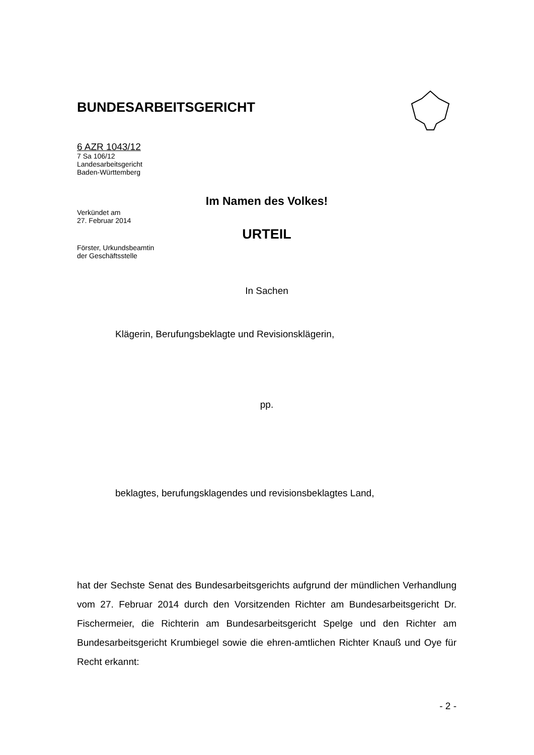BUNDESARBEITSGERICHT
6 AZR 1043/12
7 Sa 106/12
Landesarbeitsgericht
Baden-Württemberg
Im Namen des Volkes!
Verkündet am
27. Februar 2014
URTEIL
Förster, Urkundsbeamtin
der Geschäftsstelle
In Sachen
Klägerin, Berufungsbeklagte und Revisionsklägerin,
pp.
beklagtes, berufungsklagendes und revisionsbeklagtes Land,
hat der Sechste Senat des Bundesarbeitsgerichts aufgrund der mündlichen Verhandlung vom 27. Februar 2014 durch den Vorsitzenden Richter am Bundesarbeitsgericht Dr. Fischermeier, die Richterin am Bundesarbeitsgericht Spelge und den Richter am Bundesarbeitsgericht Krumbiegel sowie die ehren-amtlichen Richter Knauß und Oye für Recht erkannt:
- 2 -